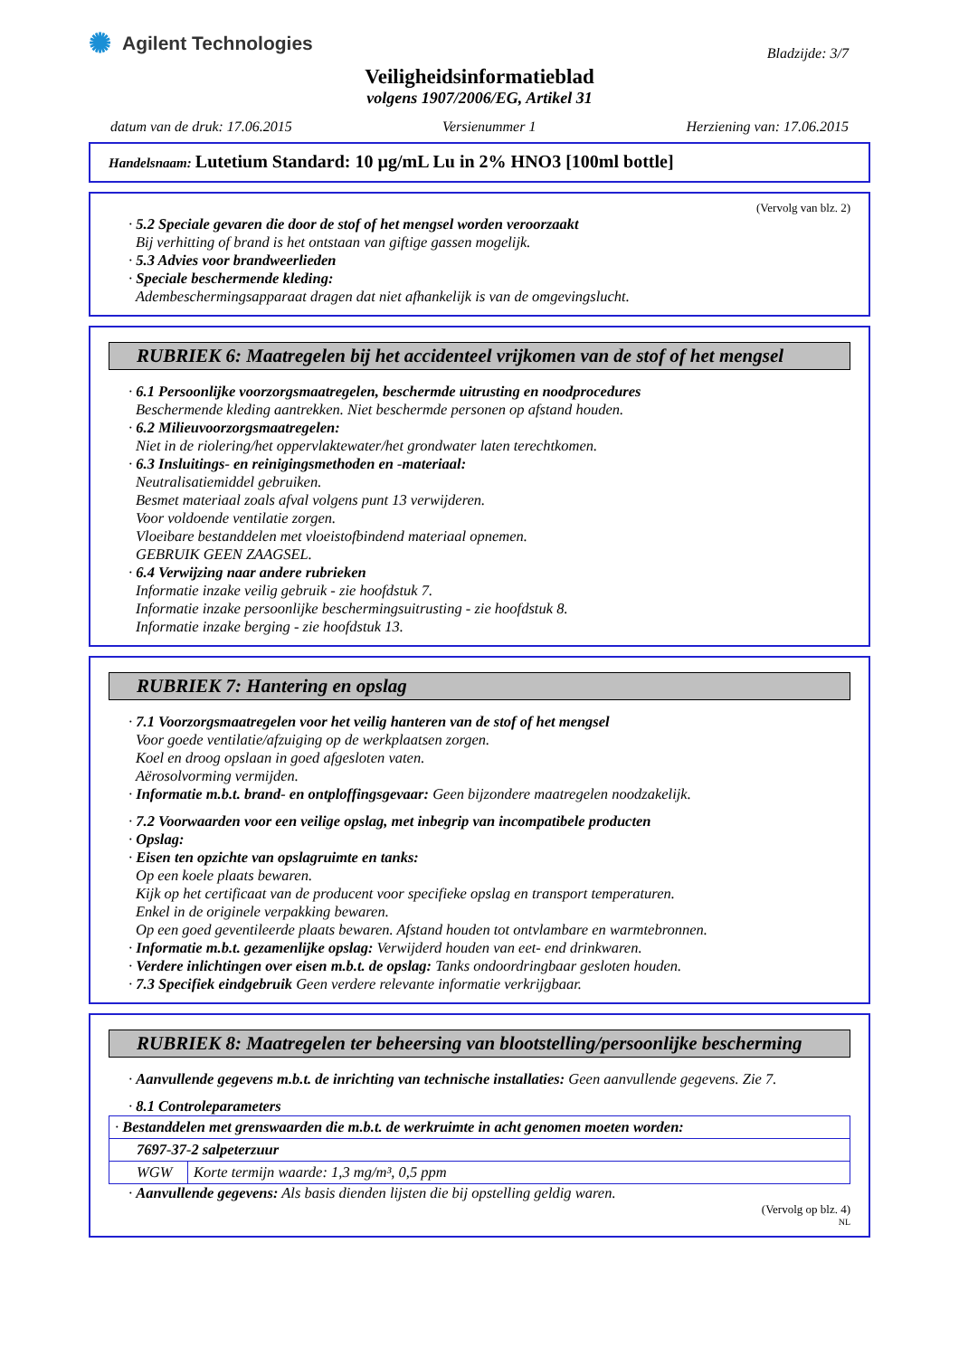✺ Agilent Technologies
Bladzijde: 3/7
Veiligheidsinformatieblad
volgens 1907/2006/EG, Artikel 31
datum van de druk: 17.06.2015 Versienummer 1 Herziening van: 17.06.2015
Handelsnaam: Lutetium Standard: 10 µg/mL Lu in 2% HNO3 [100ml bottle]
(Vervolg van blz. 2)
· 5.2 Speciale gevaren die door de stof of het mengsel worden veroorzaakt
Bij verhitting of brand is het ontstaan van giftige gassen mogelijk.
· 5.3 Advies voor brandweerlieden
· Speciale beschermende kleding:
Adembeschermingsapparaat dragen dat niet afhankelijk is van de omgevingslucht.
RUBRIEK 6: Maatregelen bij het accidenteel vrijkomen van de stof of het mengsel
· 6.1 Persoonlijke voorzorgsmaatregelen, beschermde uitrusting en noodprocedures
Beschermende kleding aantrekken. Niet beschermde personen op afstand houden.
· 6.2 Milieuvoorzorgsmaatregelen:
Niet in de riolering/het oppervlaktewater/het grondwater laten terechtkomen.
· 6.3 Insluitings- en reinigingsmethoden en -materiaal:
Neutralisatiemiddel gebruiken.
Besmet materiaal zoals afval volgens punt 13 verwijderen.
Voor voldoende ventilatie zorgen.
Vloeibare bestanddelen met vloeistofbindend materiaal opnemen.
GEBRUIK GEEN ZAAGSEL.
· 6.4 Verwijzing naar andere rubrieken
Informatie inzake veilig gebruik - zie hoofdstuk 7.
Informatie inzake persoonlijke beschermingsuitrusting - zie hoofdstuk 8.
Informatie inzake berging - zie hoofdstuk 13.
RUBRIEK 7: Hantering en opslag
· 7.1 Voorzorgsmaatregelen voor het veilig hanteren van de stof of het mengsel
Voor goede ventilatie/afzuiging op de werkplaatsen zorgen.
Koel en droog opslaan in goed afgesloten vaten.
Aërosolvorming vermijden.
· Informatie m.b.t. brand- en ontploffingsgevaar: Geen bijzondere maatregelen noodzakelijk.
· 7.2 Voorwaarden voor een veilige opslag, met inbegrip van incompatibele producten
· Opslag:
· Eisen ten opzichte van opslagruimte en tanks:
Op een koele plaats bewaren.
Kijk op het certificaat van de producent voor specifieke opslag en transport temperaturen.
Enkel in de originele verpakking bewaren.
Op een goed geventileerde plaats bewaren. Afstand houden tot ontvlambare en warmtebronnen.
· Informatie m.b.t. gezamenlijke opslag: Verwijderd houden van eet- end drinkwaren.
· Verdere inlichtingen over eisen m.b.t. de opslag: Tanks ondoordringbaar gesloten houden.
· 7.3 Specifiek eindgebruik Geen verdere relevante informatie verkrijgbaar.
RUBRIEK 8: Maatregelen ter beheersing van blootstelling/persoonlijke bescherming
· Aanvullende gegevens m.b.t. de inrichting van technische installaties: Geen aanvullende gegevens. Zie 7.
· 8.1 Controleparameters
| · Bestanddelen met grenswaarden die m.b.t. de werkruimte in acht genomen moeten worden: | |
| 7697-37-2 salpeterzuur | |
| WGW | Korte termijn waarde: 1,3 mg/m³, 0,5 ppm |
· Aanvullende gegevens: Als basis dienden lijsten die bij opstelling geldig waren.
(Vervolg op blz. 4)
NL